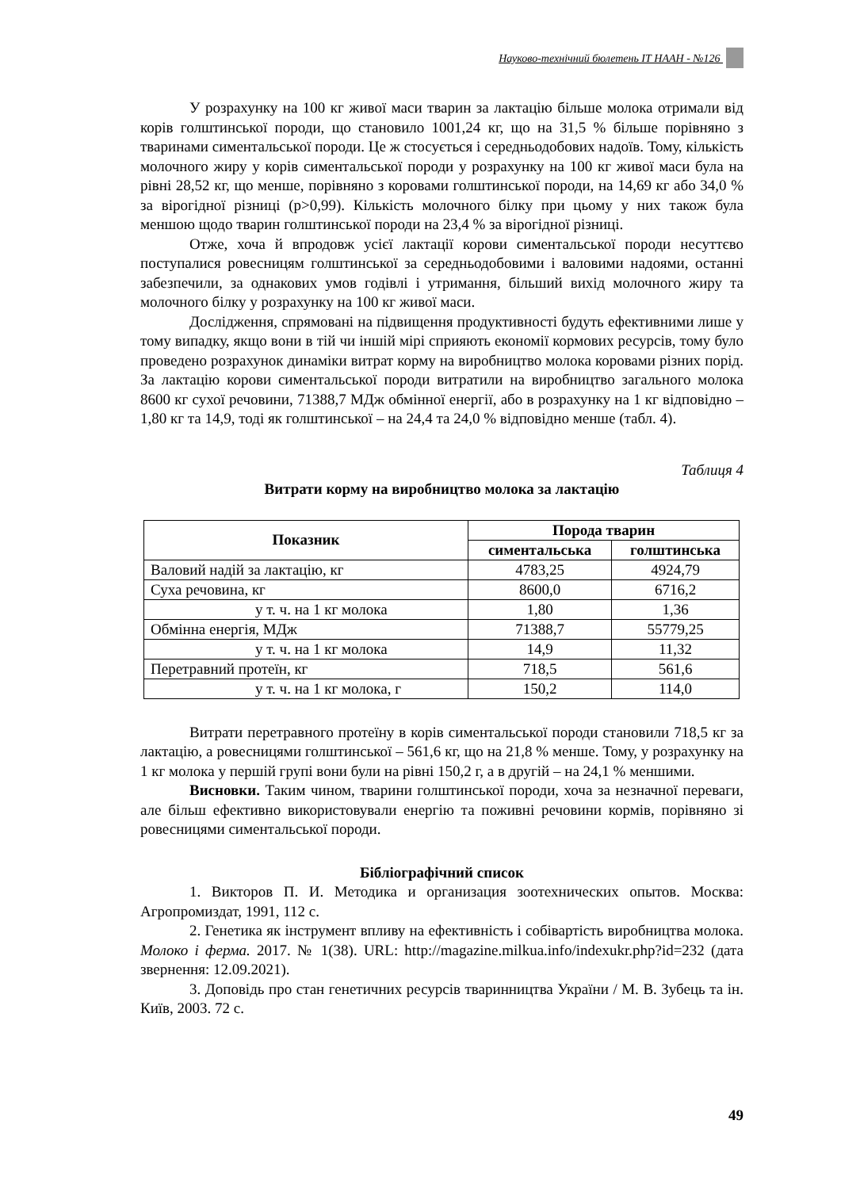Науково-технічний бюлетень ІТ НААН - №126
У розрахунку на 100 кг живої маси тварин за лактацію більше молока отримали від корів голштинської породи, що становило 1001,24 кг, що на 31,5 % більше порівняно з тваринами симентальської породи. Це ж стосується і середньодобових надоїв. Тому, кількість молочного жиру у корів симентальської породи у розрахунку на 100 кг живої маси була на рівні 28,52 кг, що менше, порівняно з коровами голштинської породи, на 14,69 кг або 34,0 % за вірогідної різниці (р>0,99). Кількість молочного білку при цьому у них також була меншою щодо тварин голштинської породи на 23,4 % за вірогідної різниці.
Отже, хоча й впродовж усієї лактації корови симентальської породи несуттєво поступалися ровесницям голштинської за середньодобовими і валовими надоями, останні забезпечили, за однакових умов годівлі і утримання, більший вихід молочного жиру та молочного білку у розрахунку на 100 кг живої маси.
Дослідження, спрямовані на підвищення продуктивності будуть ефективними лише у тому випадку, якщо вони в тій чи іншій мірі сприяють економії кормових ресурсів, тому було проведено розрахунок динаміки витрат корму на виробництво молока коровами різних порід. За лактацію корови симентальської породи витратили на виробництво загального молока 8600 кг сухої речовини, 71388,7 МДж обмінної енергії, або в розрахунку на 1 кг відповідно – 1,80 кг та 14,9, тоді як голштинської – на 24,4 та 24,0 % відповідно менше (табл. 4).
Таблиця 4
Витрати корму на виробництво молока за лактацію
| Показник | Порода тварин | |
| --- | --- | --- |
| | симентальська | голштинська |
| Валовий надій за лактацію, кг | 4783,25 | 4924,79 |
| Суха речовина, кг | 8600,0 | 6716,2 |
| у т. ч. на 1 кг молока | 1,80 | 1,36 |
| Обмінна енергія, МДж | 71388,7 | 55779,25 |
| у т. ч. на 1 кг молока | 14,9 | 11,32 |
| Перетравний протеїн, кг | 718,5 | 561,6 |
| у т. ч. на 1 кг молока, г | 150,2 | 114,0 |
Витрати перетравного протеїну в корів симентальської породи становили 718,5 кг за лактацію, а ровесницями голштинської – 561,6 кг, що на 21,8 % менше. Тому, у розрахунку на 1 кг молока у першій групі вони були на рівні 150,2 г, а в другій – на 24,1 % меншими.
Висновки. Таким чином, тварини голштинської породи, хоча за незначної переваги, але більш ефективно використовували енергію та поживні речовини кормів, порівняно зі ровесницями симентальської породи.
Бібліографічний список
1. Викторов П. И. Методика и организация зоотехнических опытов. Москва: Агропромиздат, 1991, 112 с.
2. Генетика як інструмент впливу на ефективність і собівартість виробництва молока. Молоко і ферма. 2017. № 1(38). URL: http://magazine.milkua.info/indexukr.php?id=232 (дата звернення: 12.09.2021).
3. Доповідь про стан генетичних ресурсів тваринництва України / М. В. Зубець та ін. Київ, 2003. 72 с.
49